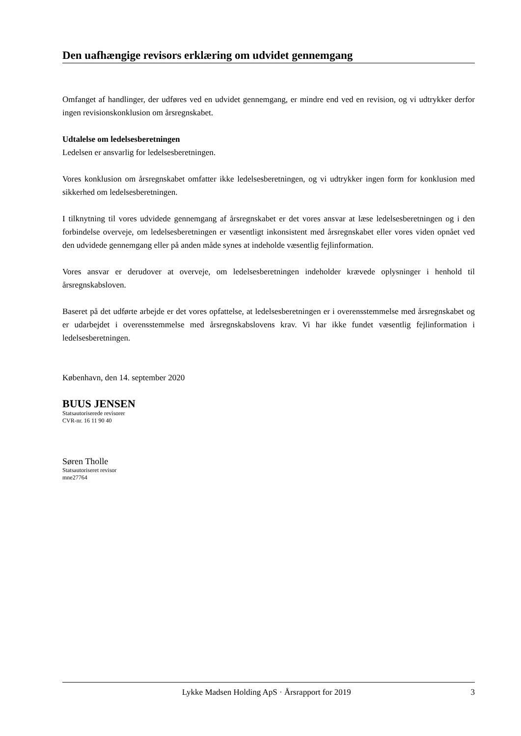Den uafhængige revisors erklæring om udvidet gennemgang
Omfanget af handlinger, der udføres ved en udvidet gennemgang, er mindre end ved en revision, og vi udtrykker derfor ingen revisionskonklusion om årsregnskabet.
Udtalelse om ledelsesberetningen
Ledelsen er ansvarlig for ledelsesberetningen.
Vores konklusion om årsregnskabet omfatter ikke ledelsesberetningen, og vi udtrykker ingen form for konklusion med sikkerhed om ledelsesberetningen.
I tilknytning til vores udvidede gennemgang af årsregnskabet er det vores ansvar at læse ledelsesberetningen og i den forbindelse overveje, om ledelsesberetningen er væsentligt inkonsistent med årsregnskabet eller vores viden opnået ved den udvidede gennemgang eller på anden måde synes at indeholde væsentlig fejlinformation.
Vores ansvar er derudover at overveje, om ledelsesberetningen indeholder krævede oplysninger i henhold til årsregnskabsloven.
Baseret på det udførte arbejde er det vores opfattelse, at ledelsesberetningen er i overensstemmelse med årsregnskabet og er udarbejdet i overensstemmelse med årsregnskabslovens krav. Vi har ikke fundet væsentlig fejlinformation i ledelsesberetningen.
København, den 14. september 2020
BUUS JENSEN
Statsautoriserede revisorer
CVR-nr. 16 11 90 40
Søren Tholle
Statsautoriseret revisor
mne27764
Lykke Madsen Holding ApS · Årsrapport for 2019 3